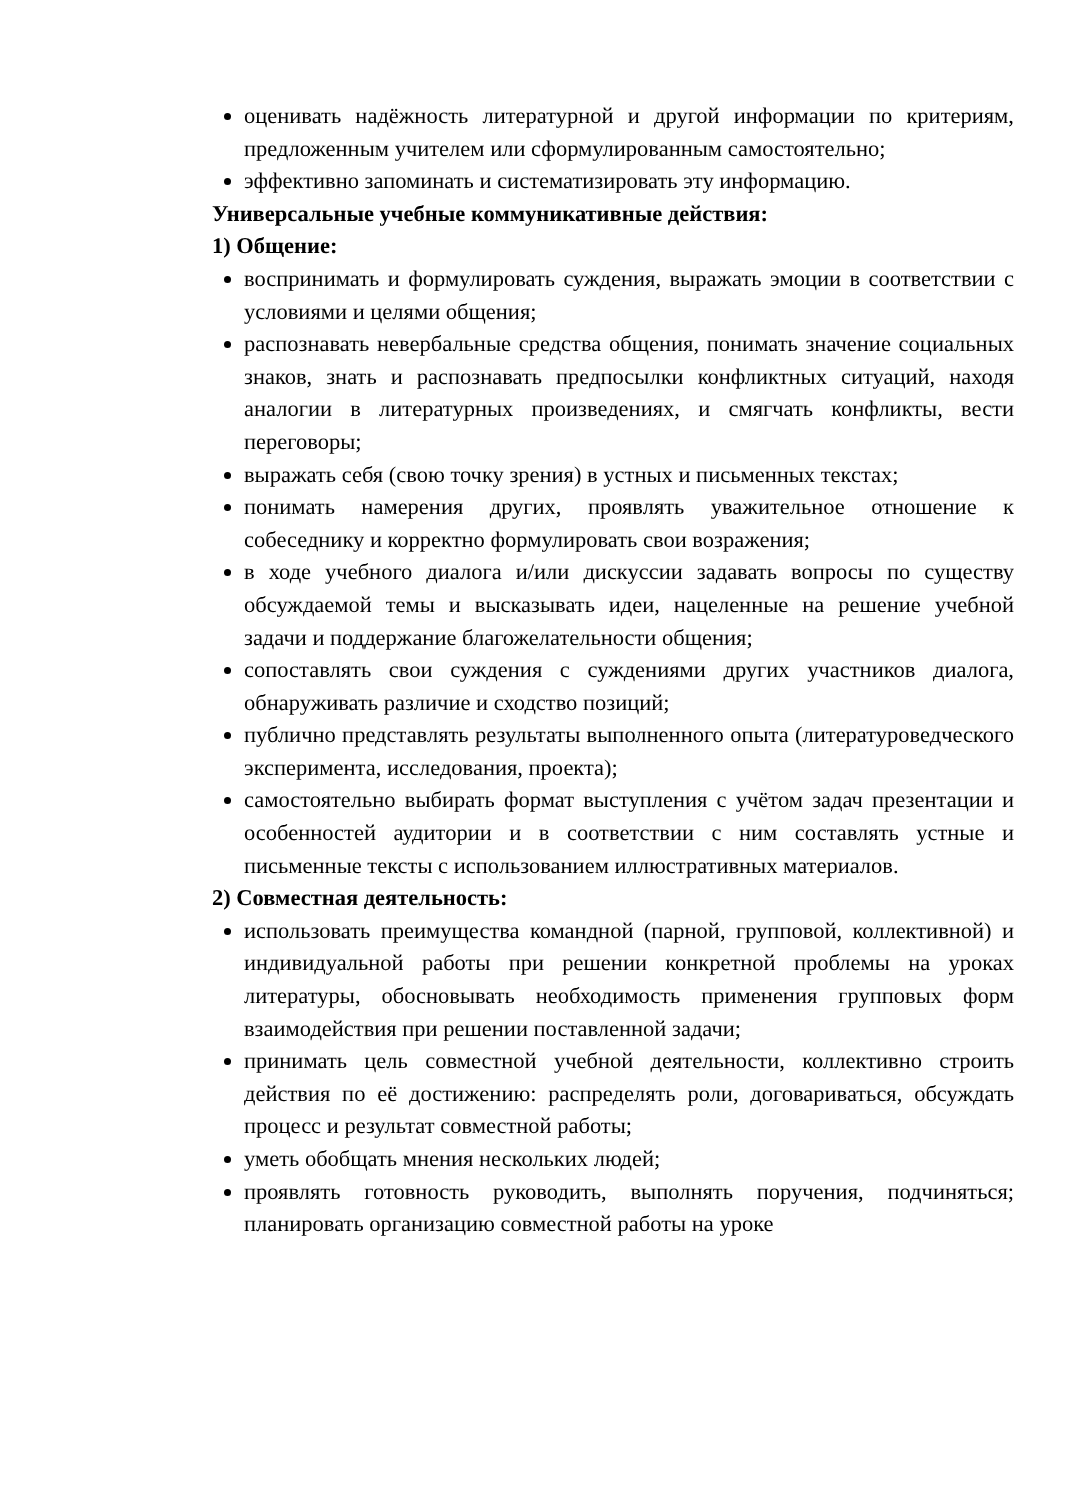оценивать надёжность литературной и другой информации по критериям, предложенным учителем или сформулированным самостоятельно;
эффективно запоминать и систематизировать эту информацию.
Универсальные учебные коммуникативные действия:
1) Общение:
воспринимать и формулировать суждения, выражать эмоции в соответствии с условиями и целями общения;
распознавать невербальные средства общения, понимать значение социальных знаков, знать и распознавать предпосылки конфликтных ситуаций, находя аналогии в литературных произведениях, и смягчать конфликты, вести переговоры;
выражать себя (свою точку зрения) в устных и письменных текстах;
понимать намерения других, проявлять уважительное отношение к собеседнику и корректно формулировать свои возражения;
в ходе учебного диалога и/или дискуссии задавать вопросы по существу обсуждаемой темы и высказывать идеи, нацеленные на решение учебной задачи и поддержание благожелательности общения;
сопоставлять свои суждения с суждениями других участников диалога, обнаруживать различие и сходство позиций;
публично представлять результаты выполненного опыта (литературоведческого эксперимента, исследования, проекта);
самостоятельно выбирать формат выступления с учётом задач презентации и особенностей аудитории и в соответствии с ним составлять устные и письменные тексты с использованием иллюстративных материалов.
2) Совместная деятельность:
использовать преимущества командной (парной, групповой, коллективной) и индивидуальной работы при решении конкретной проблемы на уроках литературы, обосновывать необходимость применения групповых форм взаимодействия при решении поставленной задачи;
принимать цель совместной учебной деятельности, коллективно строить действия по её достижению: распределять роли, договариваться, обсуждать процесс и результат совместной работы;
уметь обобщать мнения нескольких людей;
проявлять готовность руководить, выполнять поручения, подчиняться; планировать организацию совместной работы на уроке